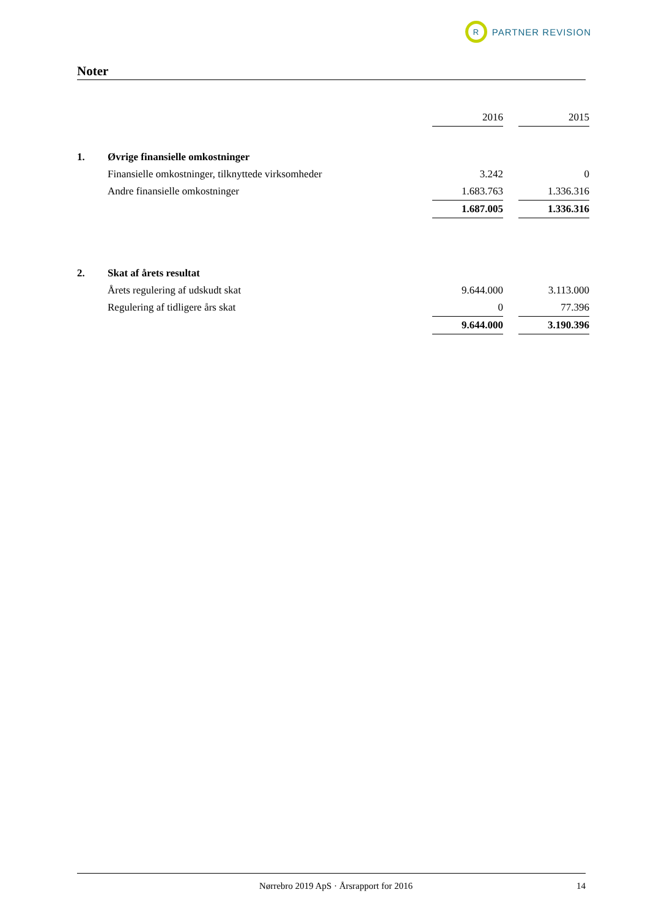R
PARTNER REVISION
Noter
| | | 2016 | | 2015 |
| 1. | Øvrige finansielle omkostninger | | | |
| | Finansielle omkostninger, tilknyttede virksomheder | 3.242 | | 0 |
| | Andre finansielle omkostninger | 1.683.763 | | 1.336.316 |
| | | 1.687.005 | | 1.336.316 |
| 2. | Skat af årets resultat | | | |
| | Årets regulering af udskudt skat | 9.644.000 | | 3.113.000 |
| | Regulering af tidligere års skat | 0 | | 77.396 |
| | | 9.644.000 | | 3.190.396 |
Nørrebro 2019 ApS · Årsrapport for 2016 14